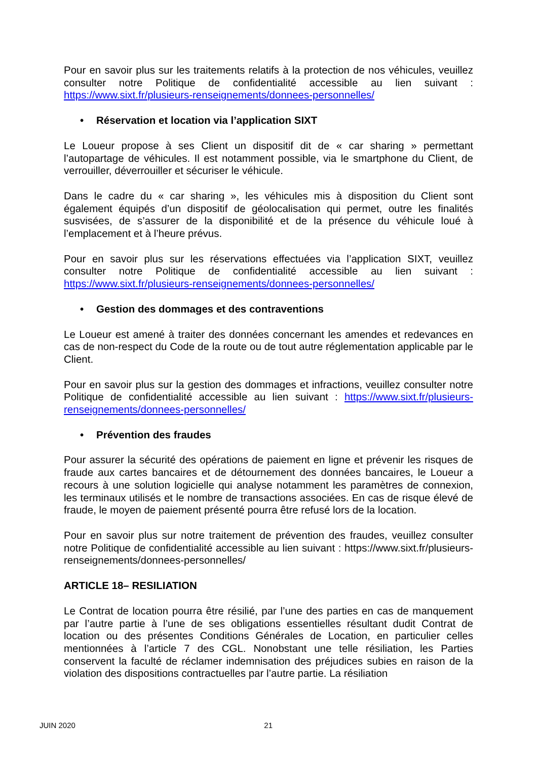Pour en savoir plus sur les traitements relatifs à la protection de nos véhicules, veuillez consulter notre Politique de confidentialité accessible au lien suivant : https://www.sixt.fr/plusieurs-renseignements/donnees-personnelles/
• Réservation et location via l’application SIXT
Le Loueur propose à ses Client un dispositif dit de « car sharing » permettant l’autopartage de véhicules. Il est notamment possible, via le smartphone du Client, de verrouiller, déverrouiller et sécuriser le véhicule.
Dans le cadre du « car sharing », les véhicules mis à disposition du Client sont également équipés d’un dispositif de géolocalisation qui permet, outre les finalités susvisées, de s’assurer de la disponibilité et de la présence du véhicule loué à l’emplacement et à l’heure prévus.
Pour en savoir plus sur les réservations effectuées via l’application SIXT, veuillez consulter notre Politique de confidentialité accessible au lien suivant : https://www.sixt.fr/plusieurs-renseignements/donnees-personnelles/
• Gestion des dommages et des contraventions
Le Loueur est amené à traiter des données concernant les amendes et redevances en cas de non-respect du Code de la route ou de tout autre réglementation applicable par le Client.
Pour en savoir plus sur la gestion des dommages et infractions, veuillez consulter notre Politique de confidentialité accessible au lien suivant : https://www.sixt.fr/plusieurs-renseignements/donnees-personnelles/
• Prévention des fraudes
Pour assurer la sécurité des opérations de paiement en ligne et prévenir les risques de fraude aux cartes bancaires et de détournement des données bancaires, le Loueur a recours à une solution logicielle qui analyse notamment les paramètres de connexion, les terminaux utilisés et le nombre de transactions associées. En cas de risque élevé de fraude, le moyen de paiement présenté pourra être refusé lors de la location.
Pour en savoir plus sur notre traitement de prévention des fraudes, veuillez consulter notre Politique de confidentialité accessible au lien suivant : https://www.sixt.fr/plusieurs-renseignements/donnees-personnelles/
ARTICLE 18– RESILIATION
Le Contrat de location pourra être résilié, par l’une des parties en cas de manquement par l’autre partie à l’une de ses obligations essentielles résultant dudit Contrat de location ou des présentes Conditions Générales de Location, en particulier celles mentionnées à l’article 7 des CGL. Nonobstant une telle résiliation, les Parties conservent la faculté de réclamer indemnisation des préjudices subies en raison de la violation des dispositions contractuelles par l’autre partie. La résiliation
JUIN 2020 21